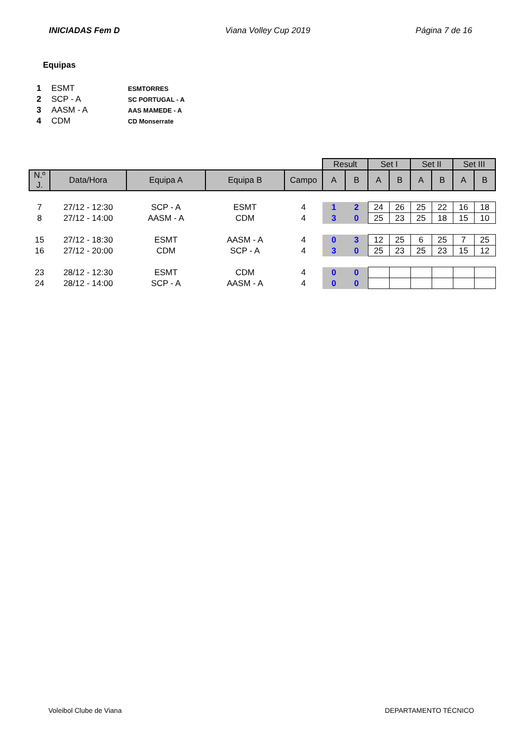INICIADAS Fem D Viana Volley Cup 2019 Página 7 de 16
Equipas
| 1 | ESMT | ESMTORRES |
| 2 | SCP - A | SC PORTUGAL - A |
| 3 | AASM - A | AAS MAMEDE - A |
| 4 | CDM | CD Monserrate |
| | | | | | Result | | Set I | | Set II | | Set III | |
| N.º J. | Data/Hora | Equipa A | Equipa B | Campo | A | B | A | B | A | B | A | B |
| 7 | 27/12 - 12:30 | SCP - A | ESMT | 4 | 1 | 2 | 24 | 26 | 25 | 22 | 16 | 18 |
| 8 | 27/12 - 14:00 | AASM - A | CDM | 4 | 3 | 0 | 25 | 23 | 25 | 18 | 15 | 10 |
| 15 | 27/12 - 18:30 | ESMT | AASM - A | 4 | 0 | 3 | 12 | 25 | 6 | 25 | 7 | 25 |
| 16 | 27/12 - 20:00 | CDM | SCP - A | 4 | 3 | 0 | 25 | 23 | 25 | 23 | 15 | 12 |
| 23 | 28/12 - 12:30 | ESMT | CDM | 4 | 0 | 0 | | | | | | |
| 24 | 28/12 - 14:00 | SCP - A | AASM - A | 4 | 0 | 0 | | | | | | |
Voleibol Clube de Viana DEPARTAMENTO TÉCNICO